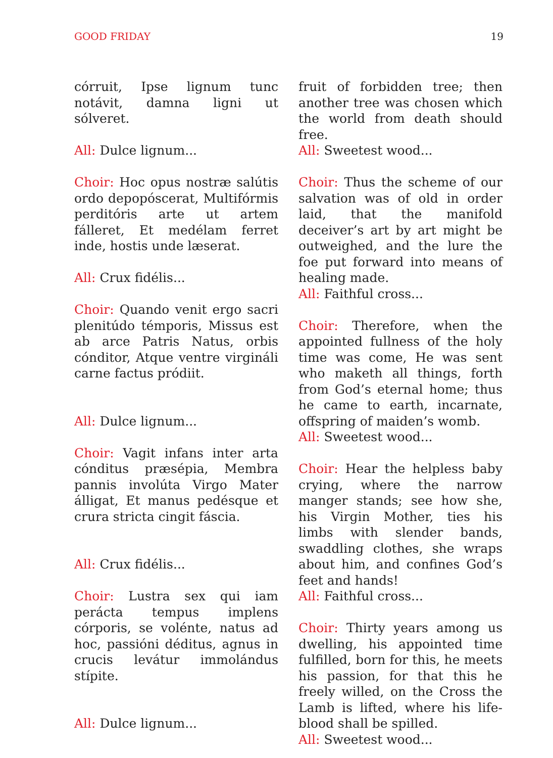GOOD FRIDAY 19
córruit, Ipse lignum tunc notávit, damna ligni ut sólveret.
All: Dulce lignum...
Choir: Hoc opus nostræ salútis ordo depopóscerat, Multifórmis perditóris arte ut artem fálleret, Et medélam ferret inde, hostis unde læserat.
All: Crux fidélis...
Choir: Quando venit ergo sacri plenitúdo témporis, Missus est ab arce Patris Natus, orbis cónditor, Atque ventre virgináli carne factus pródiit.
All: Dulce lignum...
Choir: Vagit infans inter arta cónditus præsépia, Membra pannis involúta Virgo Mater álligat, Et manus pedésque et crura stricta cingit fáscia.
All: Crux fidélis...
Choir: Lustra sex qui iam perácta tempus implens córporis, se voléntе, natus ad hoc, passióni déditus, agnus in crucis levátur immolándus stípite.
All: Dulce lignum...
fruit of forbidden tree; then another tree was chosen which the world from death should free.
All: Sweetest wood...
Choir: Thus the scheme of our salvation was of old in order laid, that the manifold deceiver’s art by art might be outweighed, and the lure the foe put forward into means of healing made.
All: Faithful cross...
Choir: Therefore, when the appointed fullness of the holy time was come, He was sent who maketh all things, forth from God’s eternal home; thus he came to earth, incarnate, offspring of maiden’s womb.
All: Sweetest wood...
Choir: Hear the helpless baby crying, where the narrow manger stands; see how she, his Virgin Mother, ties his limbs with slender bands, swaddling clothes, she wraps about him, and confines God’s feet and hands!
All: Faithful cross...
Choir: Thirty years among us dwelling, his appointed time fulfilled, born for this, he meets his passion, for that this he freely willed, on the Cross the Lamb is lifted, where his life-blood shall be spilled.
All: Sweetest wood...